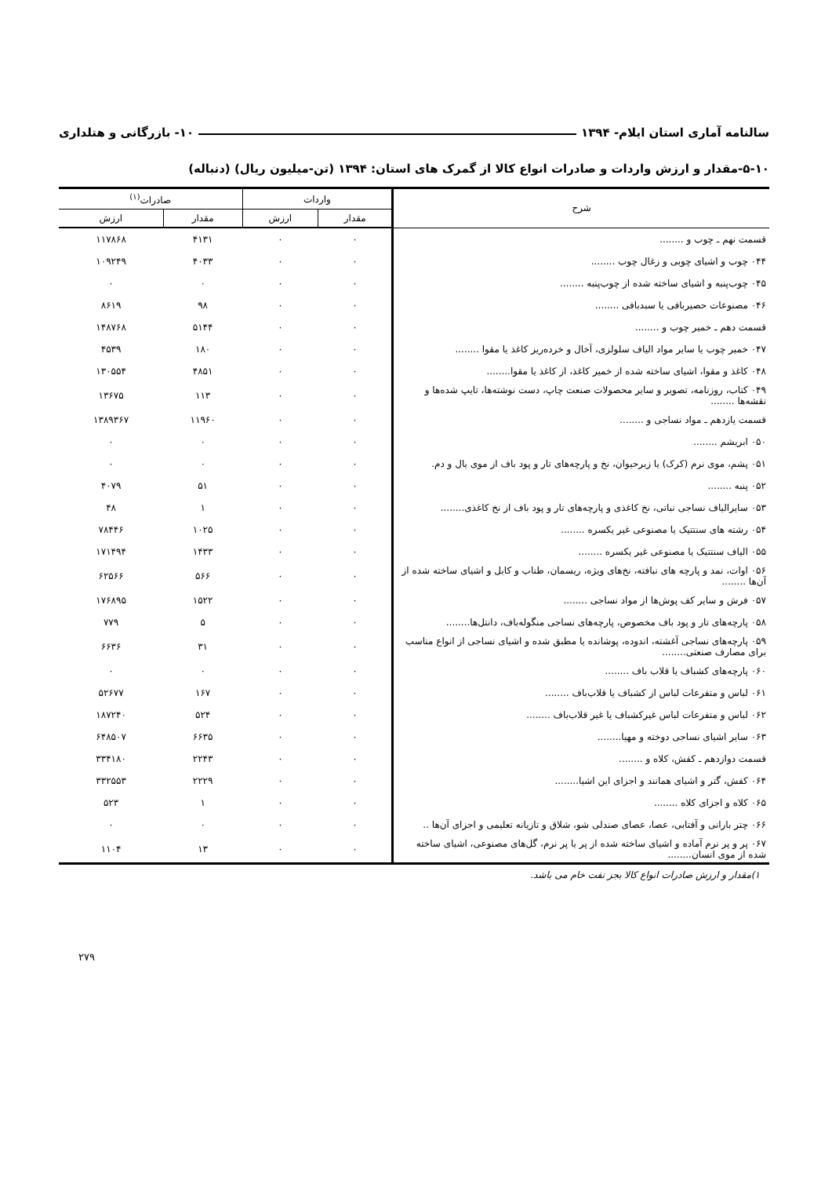سالنامه آماری استان ایلام- ۱۳۹۴ ۱۰- بازرگانی و هتلداری
۵-۱۰-مقدار و ارزش واردات و صادرات انواع کالا از گمرک های استان: ۱۳۹۴ (تن-میلیون ریال) (دنباله)
| شرح | واردات | | صادرات<sup>(۱)</sup> | |
| --- | --- | --- | --- | --- |
| | مقدار | ارزش | مقدار | ارزش |
| قسمت نهم ـ چوب و ........ | ۰ | ۰ | ۴۱۳۱ | ۱۱۷۸۶۸ |
| ۰۴۴ چوب و اشیای چوبی و زغال چوب ........ | ۰ | ۰ | ۴۰۳۳ | ۱۰۹۲۴۹ |
| ۰۴۵ چوب‌پنبه و اشیای ساخته شده از چوب‌پنبه ........ | ۰ | ۰ | ۰ | ۰ |
| ۰۴۶ مصنوعات حصیربافی یا سبدبافی ........ | ۰ | ۰ | ۹۸ | ۸۶۱۹ |
| قسمت دهم ـ خمیر چوب و ........ | ۰ | ۰ | ۵۱۴۴ | ۱۴۸۷۶۸ |
| ۰۴۷ خمیر چوب یا سایر مواد الیاف سلولزی، آخال و خرده‌ریز کاغذ یا مقوا ........ | ۰ | ۰ | ۱۸۰ | ۴۵۳۹ |
| ۰۴۸ کاغذ و مقوا، اشیای ساخته شده از خمیر کاغذ، از کاغذ یا مقوا........ | ۰ | ۰ | ۴۸۵۱ | ۱۳۰۵۵۴ |
| ۰۴۹ کتاب، روزنامه، تصویر و سایر محصولات صنعت چاپ، دست نوشته‌ها، تایپ شده‌ها و نقشه‌ها ........ | ۰ | ۰ | ۱۱۳ | ۱۳۶۷۵ |
| قسمت یازدهم ـ مواد نساجی و ........ | ۰ | ۰ | ۱۱۹۶۰ | ۱۳۸۹۳۶۷ |
| ۰۵۰ ابریشم ........ | ۰ | ۰ | ۰ | ۰ |
| ۰۵۱ پشم، موی نرم (کرک) یا زبرحیوان، نخ و پارچه‌های تار و پود باف از موی یال و دم. | ۰ | ۰ | ۰ | ۰ |
| ۰۵۲ پنبه ........ | ۰ | ۰ | ۵۱ | ۴۰۷۹ |
| ۰۵۳ سایرالیاف نساجی نباتی، نخ کاغذی و پارچه‌های تار و پود باف از نخ کاغذی........ | ۰ | ۰ | ۱ | ۴۸ |
| ۰۵۴ رشته های سنتتیک یا مصنوعی غیر یکسره ........ | ۰ | ۰ | ۱۰۲۵ | ۷۸۴۴۶ |
| ۰۵۵ الیاف سنتتیک یا مصنوعی غیر یکسره ........ | ۰ | ۰ | ۱۴۳۳ | ۱۷۱۴۹۴ |
| ۰۵۶ اوات، نمد و پارچه های نبافته، نخ‌های ویژه، ریسمان، طناب و کابل و اشیای ساخته شده از آن‌ها ........ | ۰ | ۰ | ۵۶۶ | ۶۲۵۶۶ |
| ۰۵۷ فرش و سایر کف پوش‌ها از مواد نساجی ........ | ۰ | ۰ | ۱۵۲۲ | ۱۷۶۸۹۵ |
| ۰۵۸ پارچه‌های تار و پود باف مخصوص، پارچه‌های نساجی منگوله‌باف، دانتل‌ها........ | ۰ | ۰ | ۵ | ۷۷۹ |
| ۰۵۹ پارچه‌های نساجی آغشته، اندوده، پوشانده یا مطبق شده و اشیای نساجی از انواع مناسب برای مصارف صنعتی........ | ۰ | ۰ | ۳۱ | ۶۶۳۶ |
| ۰۶۰ پارچه‌های کشباف یا قلاب باف ........ | ۰ | ۰ | ۰ | ۰ |
| ۰۶۱ لباس و متفرعات لباس از کشباف یا قلاب‌باف ........ | ۰ | ۰ | ۱۶۷ | ۵۲۶۷۷ |
| ۰۶۲ لباس و متفرعات لباس غیرکشباف یا غیر قلاب‌باف ........ | ۰ | ۰ | ۵۲۴ | ۱۸۷۲۴۰ |
| ۰۶۳ سایر اشیای نساجی دوخته و مهیا........ | ۰ | ۰ | ۶۶۳۵ | ۶۴۸۵۰۷ |
| قسمت دوازدهم ـ کفش، کلاه و ........ | ۰ | ۰ | ۲۲۴۳ | ۳۳۴۱۸۰ |
| ۰۶۴ کفش، گتر و اشیای همانند و اجزای این اشیا........ | ۰ | ۰ | ۲۲۲۹ | ۳۳۲۵۵۳ |
| ۰۶۵ کلاه و اجزای کلاه ........ | ۰ | ۰ | ۱ | ۵۲۳ |
| ۰۶۶ چتر بارانی و آفتابی، عصا، عصای صندلی شو، شلاق و تازیانه تعلیمی و اجزای آن‌ها .. | ۰ | ۰ | ۰ | ۰ |
| ۰۶۷ پر و پر نرم آماده و اشیای ساخته شده از پر یا پر نرم، گل‌های مصنوعی، اشیای ساخته شده از موی انسان........ | ۰ | ۰ | ۱۳ | ۱۱۰۴ |
۱)مقدار و ارزش صادرات انواع کالا بجز نفت خام می باشد.
۲۷۹